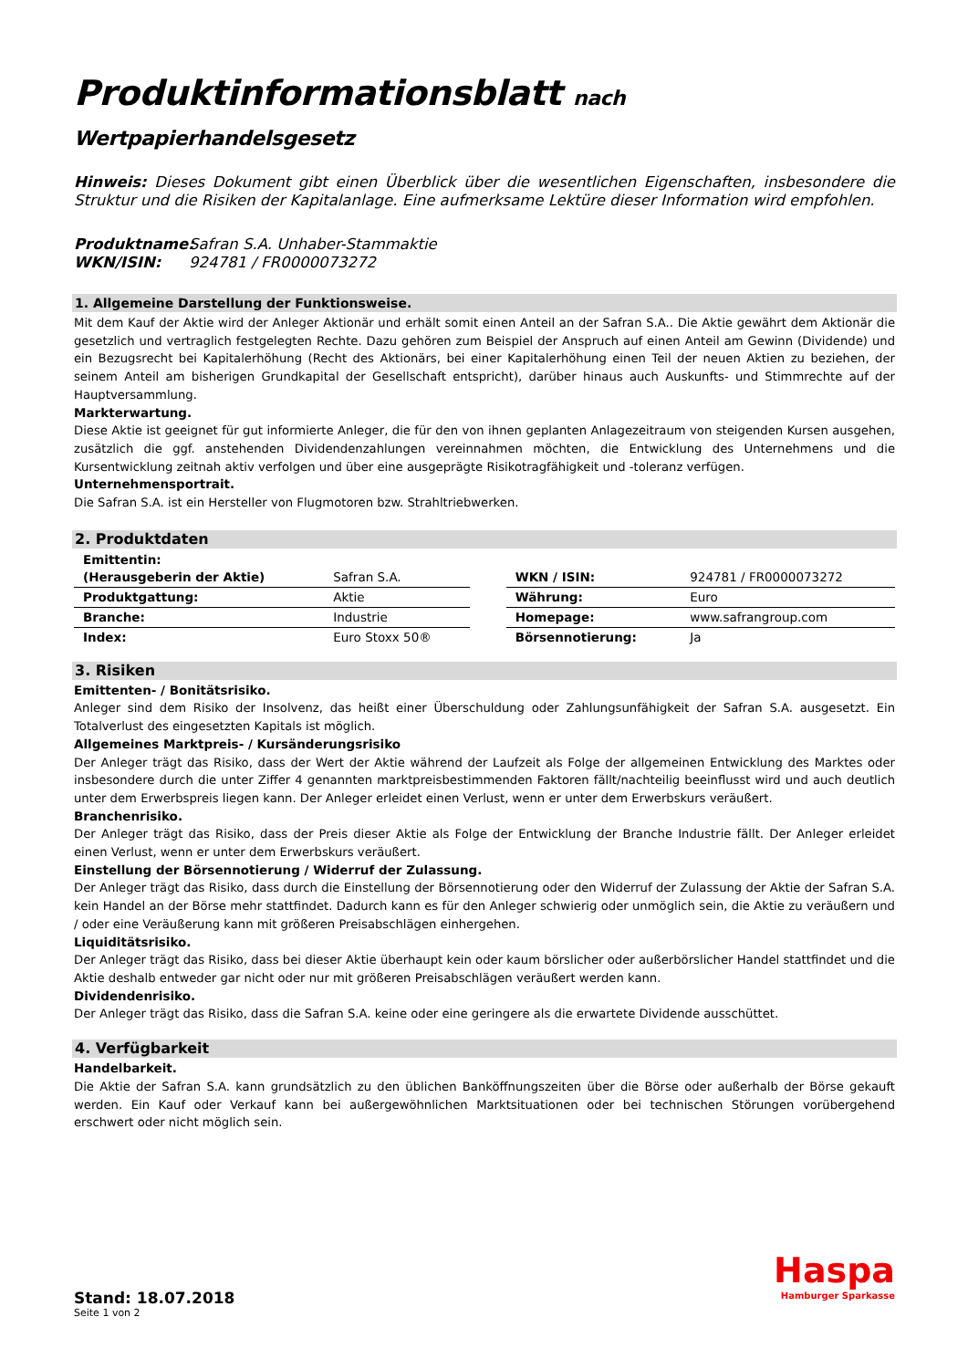Produktinformationsblatt nach Wertpapierhandelsgesetz
Hinweis: Dieses Dokument gibt einen Überblick über die wesentlichen Eigenschaften, insbesondere die Struktur und die Risiken der Kapitalanlage. Eine aufmerksame Lektüre dieser Information wird empfohlen.
Produktname: Safran S.A. Unhaber-Stammaktie
WKN/ISIN: 924781 / FR0000073272
1. Allgemeine Darstellung der Funktionsweise.
Mit dem Kauf der Aktie wird der Anleger Aktionär und erhält somit einen Anteil an der Safran S.A.. Die Aktie gewährt dem Aktionär die gesetzlich und vertraglich festgelegten Rechte. Dazu gehören zum Beispiel der Anspruch auf einen Anteil am Gewinn (Dividende) und ein Bezugsrecht bei Kapitalerhöhung (Recht des Aktionärs, bei einer Kapitalerhöhung einen Teil der neuen Aktien zu beziehen, der seinem Anteil am bisherigen Grundkapital der Gesellschaft entspricht), darüber hinaus auch Auskunfts- und Stimmrechte auf der Hauptversammlung.
Markterwartung.
Diese Aktie ist geeignet für gut informierte Anleger, die für den von ihnen geplanten Anlagezeitraum von steigenden Kursen ausgehen, zusätzlich die ggf. anstehenden Dividendenzahlungen vereinnahmen möchten, die Entwicklung des Unternehmens und die Kursentwicklung zeitnah aktiv verfolgen und über eine ausgeprägte Risikotragfähigkeit und -toleranz verfügen.
Unternehmensportrait.
Die Safran S.A. ist ein Hersteller von Flugmotoren bzw. Strahltriebwerken.
2. Produktdaten
| Emittentin: (Herausgeberin der Aktie) | Safran S.A. | | WKN / ISIN: | 924781 / FR0000073272 |
| Produktgattung: | Aktie | | Währung: | Euro |
| Branche: | Industrie | | Homepage: | www.safrangroup.com |
| Index: | Euro Stoxx 50® | | Börsennotierung: | Ja |
3. Risiken
Emittenten- / Bonitätsrisiko.
Anleger sind dem Risiko der Insolvenz, das heißt einer Überschuldung oder Zahlungsunfähigkeit der Safran S.A. ausgesetzt. Ein Totalverlust des eingesetzten Kapitals ist möglich.
Allgemeines Marktpreis- / Kursänderungsrisiko
Der Anleger trägt das Risiko, dass der Wert der Aktie während der Laufzeit als Folge der allgemeinen Entwicklung des Marktes oder insbesondere durch die unter Ziffer 4 genannten marktpreisbestimmenden Faktoren fällt/nachteilig beeinflusst wird und auch deutlich unter dem Erwerbspreis liegen kann. Der Anleger erleidet einen Verlust, wenn er unter dem Erwerbskurs veräußert.
Branchenrisiko.
Der Anleger trägt das Risiko, dass der Preis dieser Aktie als Folge der Entwicklung der Branche Industrie fällt. Der Anleger erleidet einen Verlust, wenn er unter dem Erwerbskurs veräußert.
Einstellung der Börsennotierung / Widerruf der Zulassung.
Der Anleger trägt das Risiko, dass durch die Einstellung der Börsennotierung oder den Widerruf der Zulassung der Aktie der Safran S.A. kein Handel an der Börse mehr stattfindet. Dadurch kann es für den Anleger schwierig oder unmöglich sein, die Aktie zu veräußern und / oder eine Veräußerung kann mit größeren Preisabschlägen einhergehen.
Liquiditätsrisiko.
Der Anleger trägt das Risiko, dass bei dieser Aktie überhaupt kein oder kaum börslicher oder außerbörslicher Handel stattfindet und die Aktie deshalb entweder gar nicht oder nur mit größeren Preisabschlägen veräußert werden kann.
Dividendenrisiko.
Der Anleger trägt das Risiko, dass die Safran S.A. keine oder eine geringere als die erwartete Dividende ausschüttet.
4. Verfügbarkeit
Handelbarkeit.
Die Aktie der Safran S.A. kann grundsätzlich zu den üblichen Banköffnungszeiten über die Börse oder außerhalb der Börse gekauft werden. Ein Kauf oder Verkauf kann bei außergewöhnlichen Marktsituationen oder bei technischen Störungen vorübergehend erschwert oder nicht möglich sein.
Stand: 18.07.2018
Seite 1 von 2
Haspa
Hamburger Sparkasse